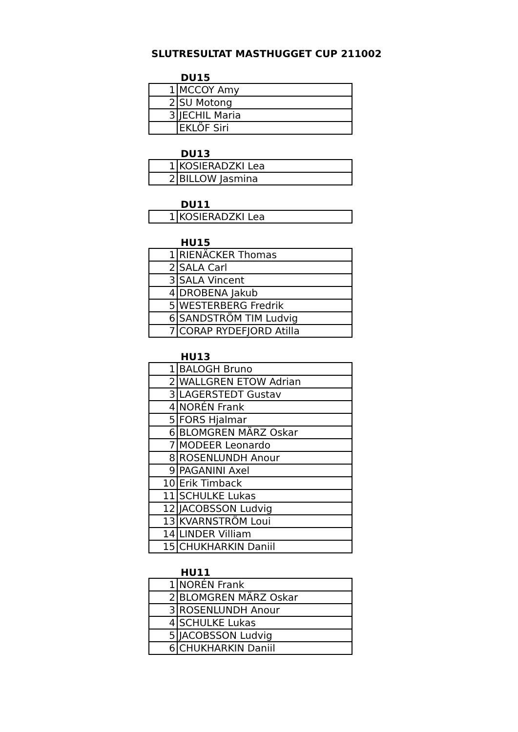SLUTRESULTAT MASTHUGGET CUP 211002
DU15
| 1 | MCCOY Amy |
| 2 | SU Motong |
| 3 | JECHIL Maria |
| | EKLÖF Siri |
DU13
| 1 | KOSIERADZKI Lea |
| 2 | BILLOW Jasmina |
DU11
| 1 | KOSIERADZKI Lea |
HU15
| 1 | RIENÄCKER Thomas |
| 2 | SALA Carl |
| 3 | SALA Vincent |
| 4 | DROBENA Jakub |
| 5 | WESTERBERG Fredrik |
| 6 | SANDSTRÖM TIM Ludvig |
| 7 | CORAP RYDEFJORD Atilla |
HU13
| 1 | BALOGH Bruno |
| 2 | WALLGREN ETOW Adrian |
| 3 | LAGERSTEDT Gustav |
| 4 | NORÉN Frank |
| 5 | FORS Hjalmar |
| 6 | BLOMGREN MÄRZ Oskar |
| 7 | MODEER Leonardo |
| 8 | ROSENLUNDH Anour |
| 9 | PAGANINI Axel |
| 10 | Erik Timback |
| 11 | SCHULKE Lukas |
| 12 | JACOBSSON Ludvig |
| 13 | KVARNSTRÖM Loui |
| 14 | LINDER Villiam |
| 15 | CHUKHARKIN Daniil |
HU11
| 1 | NORÉN Frank |
| 2 | BLOMGREN MÄRZ Oskar |
| 3 | ROSENLUNDH Anour |
| 4 | SCHULKE Lukas |
| 5 | JACOBSSON Ludvig |
| 6 | CHUKHARKIN Daniil |